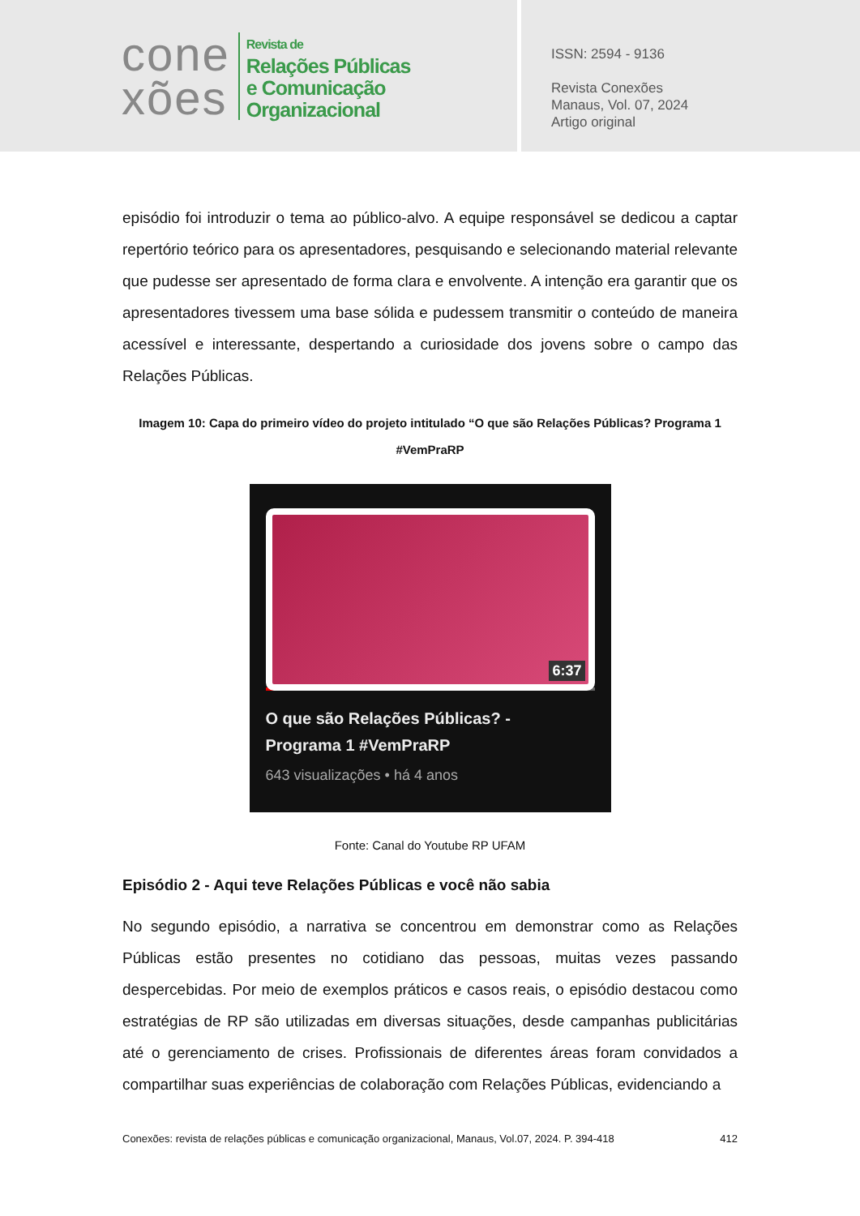cone
xões
Revista de
Relações Públicas
e Comunicação
Organizacional
ISSN: 2594 - 9136
Revista Conexões
Manaus, Vol. 07, 2024
Artigo original
episódio foi introduzir o tema ao público-alvo. A equipe responsável se dedicou a captar repertório teórico para os apresentadores, pesquisando e selecionando material relevante que pudesse ser apresentado de forma clara e envolvente. A intenção era garantir que os apresentadores tivessem uma base sólida e pudessem transmitir o conteúdo de maneira acessível e interessante, despertando a curiosidade dos jovens sobre o campo das Relações Públicas.
Imagem 10: Capa do primeiro vídeo do projeto intitulado “O que são Relações Públicas? Programa 1 #VemPraRP
6:37
O que são Relações Públicas? -
Programa 1 #VemPraRP
643 visualizações • há 4 anos
Fonte: Canal do Youtube RP UFAM
Episódio 2 - Aqui teve Relações Públicas e você não sabia
No segundo episódio, a narrativa se concentrou em demonstrar como as Relações Públicas estão presentes no cotidiano das pessoas, muitas vezes passando despercebidas. Por meio de exemplos práticos e casos reais, o episódio destacou como estratégias de RP são utilizadas em diversas situações, desde campanhas publicitárias até o gerenciamento de crises. Profissionais de diferentes áreas foram convidados a compartilhar suas experiências de colaboração com Relações Públicas, evidenciando a
Conexões: revista de relações públicas e comunicação organizacional, Manaus, Vol.07, 2024. P. 394-418 412